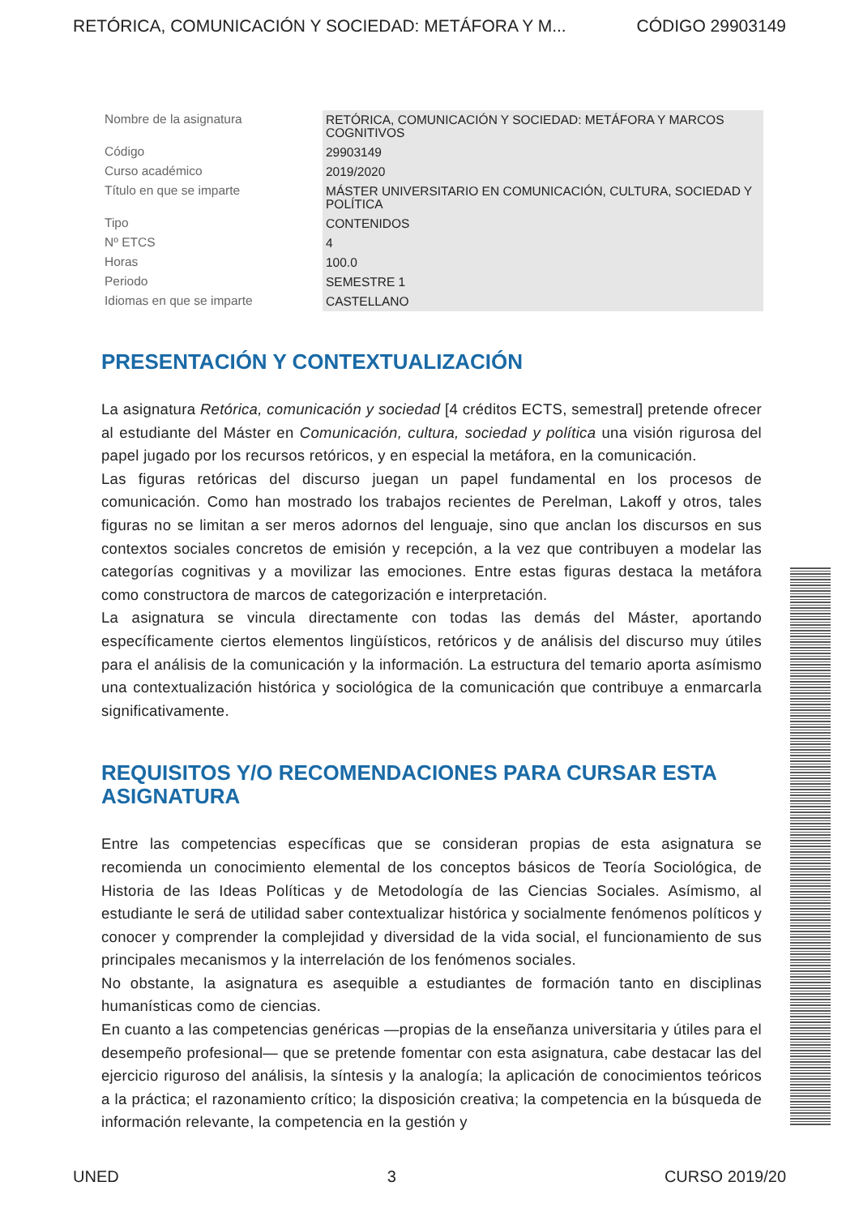RETÓRICA, COMUNICACIÓN Y SOCIEDAD: METÁFORA Y M... CÓDIGO 29903149
| Nombre de la asignatura | RETÓRICA, COMUNICACIÓN Y SOCIEDAD: METÁFORA Y MARCOS COGNITIVOS |
| Código | 29903149 |
| Curso académico | 2019/2020 |
| Título en que se imparte | MÁSTER UNIVERSITARIO EN COMUNICACIÓN, CULTURA, SOCIEDAD Y POLÍTICA |
| Tipo | CONTENIDOS |
| Nº ETCS | 4 |
| Horas | 100.0 |
| Periodo | SEMESTRE 1 |
| Idiomas en que se imparte | CASTELLANO |
PRESENTACIÓN Y CONTEXTUALIZACIÓN
La asignatura Retórica, comunicación y sociedad [4 créditos ECTS, semestral] pretende ofrecer al estudiante del Máster en Comunicación, cultura, sociedad y política una visión rigurosa del papel jugado por los recursos retóricos, y en especial la metáfora, en la comunicación.
Las figuras retóricas del discurso juegan un papel fundamental en los procesos de comunicación. Como han mostrado los trabajos recientes de Perelman, Lakoff y otros, tales figuras no se limitan a ser meros adornos del lenguaje, sino que anclan los discursos en sus contextos sociales concretos de emisión y recepción, a la vez que contribuyen a modelar las categorías cognitivas y a movilizar las emociones. Entre estas figuras destaca la metáfora como constructora de marcos de categorización e interpretación.
La asignatura se vincula directamente con todas las demás del Máster, aportando específicamente ciertos elementos lingüísticos, retóricos y de análisis del discurso muy útiles para el análisis de la comunicación y la información. La estructura del temario aporta asímismo una contextualización histórica y sociológica de la comunicación que contribuye a enmarcarla significativamente.
REQUISITOS Y/O RECOMENDACIONES PARA CURSAR ESTA ASIGNATURA
Entre las competencias específicas que se consideran propias de esta asignatura se recomienda un conocimiento elemental de los conceptos básicos de Teoría Sociológica, de Historia de las Ideas Políticas y de Metodología de las Ciencias Sociales. Asímismo, al estudiante le será de utilidad saber contextualizar histórica y socialmente fenómenos políticos y conocer y comprender la complejidad y diversidad de la vida social, el funcionamiento de sus principales mecanismos y la interrelación de los fenómenos sociales.
No obstante, la asignatura es asequible a estudiantes de formación tanto en disciplinas humanísticas como de ciencias.
En cuanto a las competencias genéricas —propias de la enseñanza universitaria y útiles para el desempeño profesional— que se pretende fomentar con esta asignatura, cabe destacar las del ejercicio riguroso del análisis, la síntesis y la analogía; la aplicación de conocimientos teóricos a la práctica; el razonamiento crítico; la disposición creativa; la competencia en la búsqueda de información relevante, la competencia en la gestión y
UNED 3 CURSO 2019/20